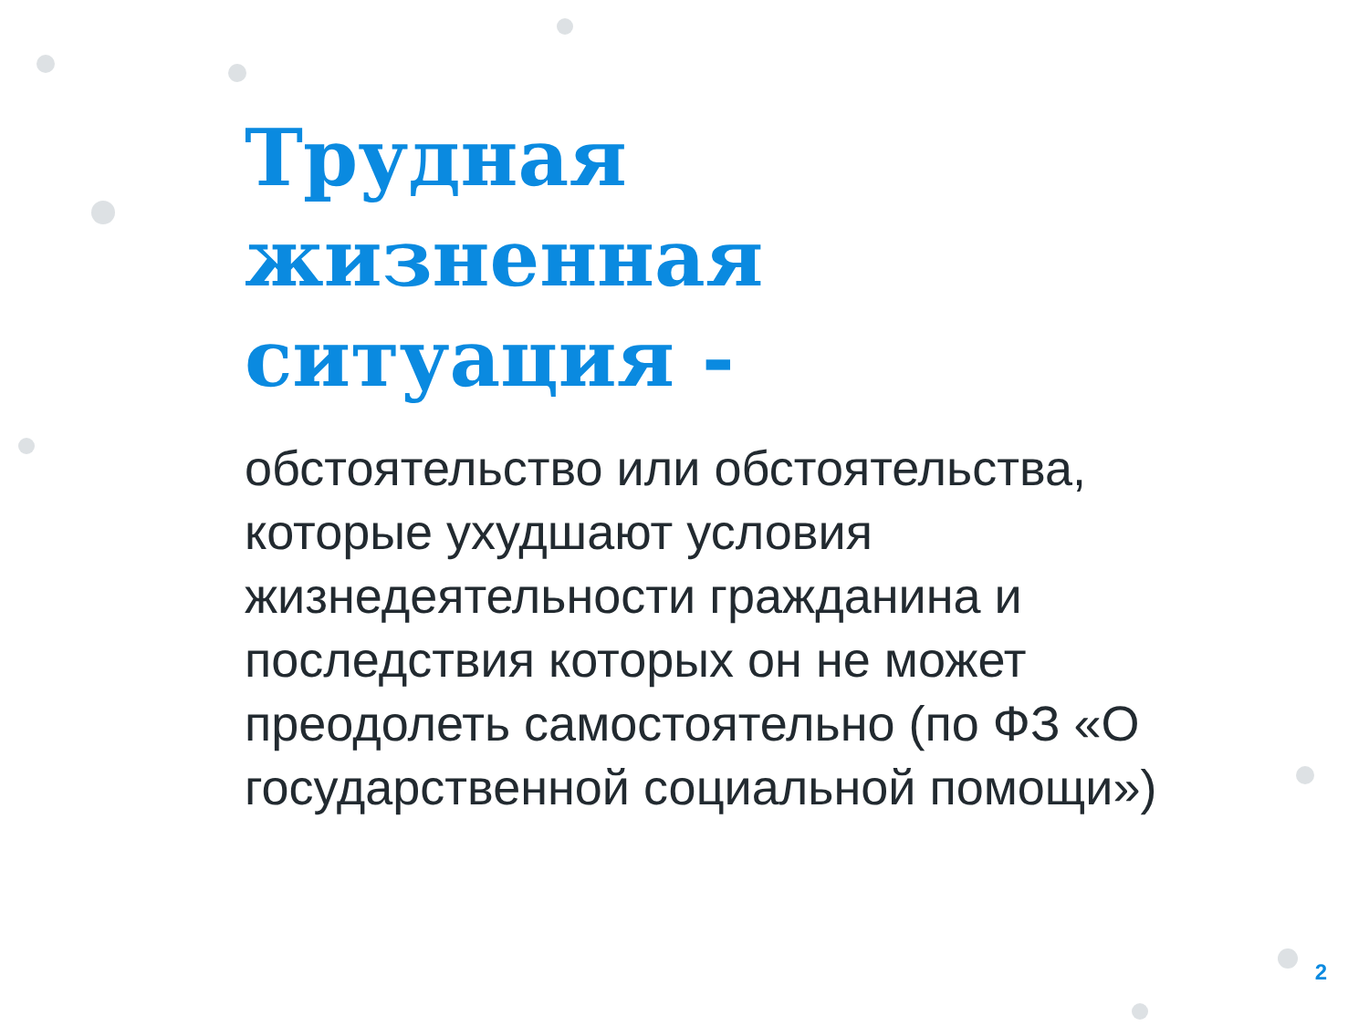Трудная
жизненная
ситуация -
обстоятельство или обстоятельства, которые ухудшают условия жизнедеятельности гражданина и последствия которых он не может преодолеть самостоятельно (по ФЗ «О государственной социальной помощи»)
2